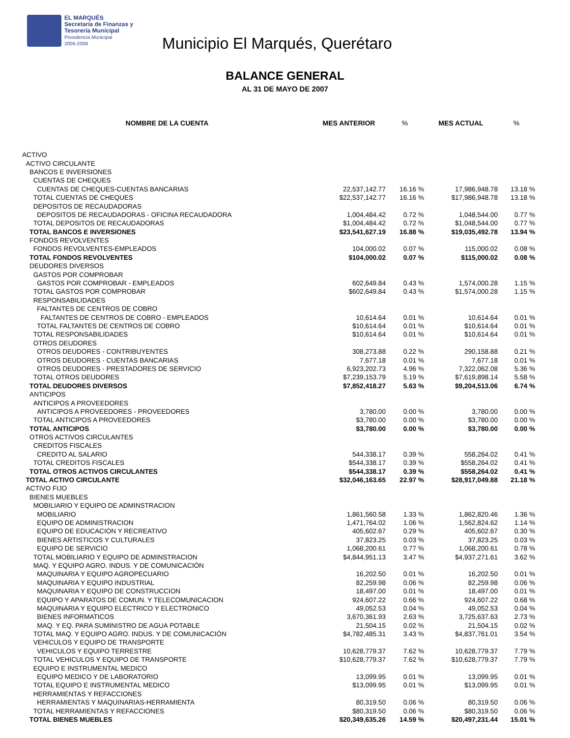EL MARQUÉS
Secretaría de Finanzas y
Tesorería Municipal
Presidencia Municipal
2006-2009
Municipio El Marqués, Querétaro
BALANCE GENERAL
AL 31 DE MAYO DE 2007
| NOMBRE DE LA CUENTA | MES ANTERIOR | % | MES ACTUAL | % |
| --- | --- | --- | --- | --- |
| ACTIVO | | | | |
| ACTIVO CIRCULANTE | | | | |
| BANCOS E INVERSIONES | | | | |
| CUENTAS DE CHEQUES | | | | |
| CUENTAS DE CHEQUES-CUENTAS BANCARIAS | 22,537,142.77 | 16.16 % | 17,986,948.78 | 13.18 % |
| TOTAL CUENTAS DE CHEQUES | $22,537,142.77 | 16.16 % | $17,986,948.78 | 13.18 % |
| DEPOSITOS DE RECAUDADORAS | | | | |
| DEPOSITOS DE RECAUDADORAS - OFICINA RECAUDADORA | 1,004,484.42 | 0.72 % | 1,048,544.00 | 0.77 % |
| TOTAL DEPOSITOS DE RECAUDADORAS | $1,004,484.42 | 0.72 % | $1,048,544.00 | 0.77 % |
| TOTAL BANCOS E INVERSIONES | $23,541,627.19 | 16.88 % | $19,035,492.78 | 13.94 % |
| FONDOS REVOLVENTES | | | | |
| FONDOS REVOLVENTES-EMPLEADOS | 104,000.02 | 0.07 % | 115,000.02 | 0.08 % |
| TOTAL FONDOS REVOLVENTES | $104,000.02 | 0.07 % | $115,000.02 | 0.08 % |
| DEUDORES DIVERSOS | | | | |
| GASTOS POR COMPROBAR | | | | |
| GASTOS POR COMPROBAR - EMPLEADOS | 602,649.84 | 0.43 % | 1,574,000.28 | 1.15 % |
| TOTAL GASTOS POR COMPROBAR | $602,649.84 | 0.43 % | $1,574,000.28 | 1.15 % |
| RESPONSABILIDADES | | | | |
| FALTANTES DE CENTROS DE COBRO | | | | |
| FALTANTES DE CENTROS DE COBRO - EMPLEADOS | 10,614.64 | 0.01 % | 10,614.64 | 0.01 % |
| TOTAL FALTANTES DE CENTROS DE COBRO | $10,614.64 | 0.01 % | $10,614.64 | 0.01 % |
| TOTAL RESPONSABILIDADES | $10,614.64 | 0.01 % | $10,614.64 | 0.01 % |
| OTROS DEUDORES | | | | |
| OTROS DEUDORES - CONTRIBUYENTES | 308,273.88 | 0.22 % | 290,158.88 | 0.21 % |
| OTROS DEUDORES - CUENTAS BANCARIAS | 7,677.18 | 0.01 % | 7,677.18 | 0.01 % |
| OTROS DEUDORES - PRESTADORES DE SERVICIO | 6,923,202.73 | 4.96 % | 7,322,062.08 | 5.36 % |
| TOTAL OTROS DEUDORES | $7,239,153.79 | 5.19 % | $7,619,898.14 | 5.58 % |
| TOTAL DEUDORES DIVERSOS | $7,852,418.27 | 5.63 % | $9,204,513.06 | 6.74 % |
| ANTICIPOS | | | | |
| ANTICIPOS A PROVEEDORES | | | | |
| ANTICIPOS A PROVEEDORES - PROVEEDORES | 3,780.00 | 0.00 % | 3,780.00 | 0.00 % |
| TOTAL ANTICIPOS A PROVEEDORES | $3,780.00 | 0.00 % | $3,780.00 | 0.00 % |
| TOTAL ANTICIPOS | $3,780.00 | 0.00 % | $3,780.00 | 0.00 % |
| OTROS ACTIVOS CIRCULANTES | | | | |
| CREDITOS FISCALES | | | | |
| CREDITO AL SALARIO | 544,338.17 | 0.39 % | 558,264.02 | 0.41 % |
| TOTAL CREDITOS FISCALES | $544,338.17 | 0.39 % | $558,264.02 | 0.41 % |
| TOTAL OTROS ACTIVOS CIRCULANTES | $544,338.17 | 0.39 % | $558,264.02 | 0.41 % |
| TOTAL ACTIVO CIRCULANTE | $32,046,163.65 | 22.97 % | $28,917,049.88 | 21.18 % |
| ACTIVO FIJO | | | | |
| BIENES MUEBLES | | | | |
| MOBILIARIO Y EQUIPO DE ADMINSTRACION | | | | |
| MOBILIARIO | 1,861,560.58 | 1.33 % | 1,862,820.46 | 1.36 % |
| EQUIPO DE ADMINISTRACION | 1,471,764.02 | 1.06 % | 1,562,824.62 | 1.14 % |
| EQUIPO DE EDUCACION Y RECREATIVO | 405,602.67 | 0.29 % | 405,602.67 | 0.30 % |
| BIENES ARTISTICOS Y CULTURALES | 37,823.25 | 0.03 % | 37,823.25 | 0.03 % |
| EQUIPO DE SERVICIO | 1,068,200.61 | 0.77 % | 1,068,200.61 | 0.78 % |
| TOTAL MOBILIARIO Y EQUIPO DE ADMINSTRACION | $4,844,951.13 | 3.47 % | $4,937,271.61 | 3.62 % |
| MAQ. Y EQUIPO AGRO. INDUS. Y DE COMUNICACIÓN | | | | |
| MAQUINARIA Y EQUIPO AGROPECUARIO | 16,202.50 | 0.01 % | 16,202.50 | 0.01 % |
| MAQUINARIA Y EQUIPO INDUSTRIAL | 82,259.98 | 0.06 % | 82,259.98 | 0.06 % |
| MAQUINARIA Y EQUIPO DE CONSTRUCCION | 18,497.00 | 0.01 % | 18,497.00 | 0.01 % |
| EQUIPO Y APARATOS DE COMUN. Y TELECOMUNICACION | 924,607.22 | 0.66 % | 924,607.22 | 0.68 % |
| MAQUINARIA Y EQUIPO ELECTRICO Y ELECTRONICO | 49,052.53 | 0.04 % | 49,052.53 | 0.04 % |
| BIENES INFORMATICOS | 3,670,361.93 | 2.63 % | 3,725,637.63 | 2.73 % |
| MAQ. Y EQ. PARA SUMINISTRO DE AGUA POTABLE | 21,504.15 | 0.02 % | 21,504.15 | 0.02 % |
| TOTAL MAQ. Y EQUIPO AGRO. INDUS. Y DE COMUNICACIÓN | $4,782,485.31 | 3.43 % | $4,837,761.01 | 3.54 % |
| VEHICULOS Y EQUIPO DE TRANSPORTE | | | | |
| VEHICULOS Y EQUIPO TERRESTRE | 10,628,779.37 | 7.62 % | 10,628,779.37 | 7.79 % |
| TOTAL VEHICULOS Y EQUIPO DE TRANSPORTE | $10,628,779.37 | 7.62 % | $10,628,779.37 | 7.79 % |
| EQUIPO E INSTRUMENTAL MEDICO | | | | |
| EQUIPO MEDICO Y DE LABORATORIO | 13,099.95 | 0.01 % | 13,099.95 | 0.01 % |
| TOTAL EQUIPO E INSTRUMENTAL MEDICO | $13,099.95 | 0.01 % | $13,099.95 | 0.01 % |
| HERRAMIENTAS Y REFACCIONES | | | | |
| HERRAMIENTAS Y MAQUINARIAS-HERRAMIENTA | 80,319.50 | 0.06 % | 80,319.50 | 0.06 % |
| TOTAL HERRAMIENTAS Y REFACCIONES | $80,319.50 | 0.06 % | $80,319.50 | 0.06 % |
| TOTAL BIENES MUEBLES | $20,349,635.26 | 14.59 % | $20,497,231.44 | 15.01 % |